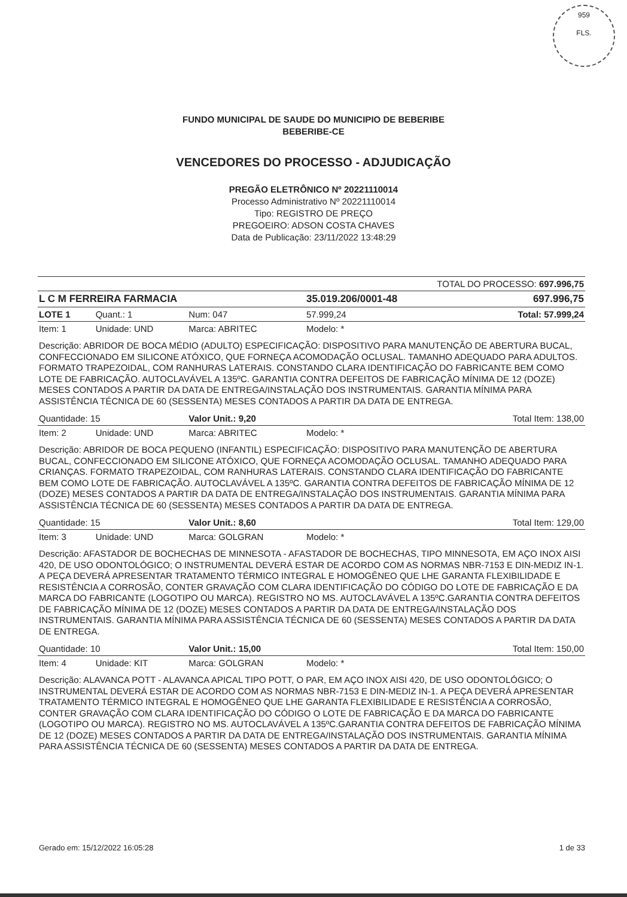959
FLS.
FUNDO MUNICIPAL DE SAUDE DO MUNICIPIO DE BEBERIBE
BEBERIBE-CE
VENCEDORES DO PROCESSO - ADJUDICAÇÃO
PREGÃO ELETRÔNICO Nº 20221110014
Processo Administrativo Nº 20221110014
Tipo: REGISTRO DE PREÇO
PREGOEIRO: ADSON COSTA CHAVES
Data de Publicação: 23/11/2022 13:48:29
| TOTAL DO PROCESSO: 697.996,75 | | | | |
| L C M FERREIRA FARMACIA | | | 35.019.206/0001-48 | 697.996,75 |
| LOTE 1 | Quant.: 1 | Num: 047 | 57.999,24 | Total: 57.999,24 |
| Item: 1 | Unidade: UND | Marca: ABRITEC | Modelo: * | |
| Descrição: ABRIDOR DE BOCA MÉDIO (ADULTO) ESPECIFICAÇÃO: DISPOSITIVO PARA MANUTENÇÃO DE ABERTURA BUCAL, CONFECCIONADO EM SILICONE ATÓXICO, QUE FORNEÇA ACOMODAÇÃO OCLUSAL. TAMANHO ADEQUADO PARA ADULTOS. FORMATO TRAPEZOIDAL, COM RANHURAS LATERAIS. CONSTANDO CLARA IDENTIFICAÇÃO DO FABRICANTE BEM COMO LOTE DE FABRICAÇÃO. AUTOCLAVÁVEL A 135ºC. GARANTIA CONTRA DEFEITOS DE FABRICAÇÃO MÍNIMA DE 12 (DOZE) MESES CONTADOS A PARTIR DA DATA DE ENTREGA/INSTALAÇÃO DOS INSTRUMENTAIS. GARANTIA MÍNIMA PARA ASSISTÊNCIA TÉCNICA DE 60 (SESSENTA) MESES CONTADOS A PARTIR DA DATA DE ENTREGA. | | | | |
| Quantidade: 15 | | Valor Unit.: 9,20 | Total Item: 138,00 | |
| Item: 2 | Unidade: UND | Marca: ABRITEC | Modelo: * | |
| Descrição: ABRIDOR DE BOCA PEQUENO (INFANTIL) ESPECIFICAÇÃO: DISPOSITIVO PARA MANUTENÇÃO DE ABERTURA BUCAL, CONFECCIONADO EM SILICONE ATÓXICO, QUE FORNEÇA ACOMODAÇÃO OCLUSAL. TAMANHO ADEQUADO PARA CRIANÇAS. FORMATO TRAPEZOIDAL, COM RANHURAS LATERAIS. CONSTANDO CLARA IDENTIFICAÇÃO DO FABRICANTE BEM COMO LOTE DE FABRICAÇÃO. AUTOCLAVÁVEL A 135ºC. GARANTIA CONTRA DEFEITOS DE FABRICAÇÃO MÍNIMA DE 12 (DOZE) MESES CONTADOS A PARTIR DA DATA DE ENTREGA/INSTALAÇÃO DOS INSTRUMENTAIS. GARANTIA MÍNIMA PARA ASSISTÊNCIA TÉCNICA DE 60 (SESSENTA) MESES CONTADOS A PARTIR DA DATA DE ENTREGA. | | | | |
| Quantidade: 15 | | Valor Unit.: 8,60 | Total Item: 129,00 | |
| Item: 3 | Unidade: UND | Marca: GOLGRAN | Modelo: * | |
| Descrição: AFASTADOR DE BOCHECHAS DE MINNESOTA - AFASTADOR DE BOCHECHAS, TIPO MINNESOTA, EM AÇO INOX AISI 420, DE USO ODONTOLÓGICO; O INSTRUMENTAL DEVERÁ ESTAR DE ACORDO COM AS NORMAS NBR-7153 E DIN-MEDIZ IN-1. A PEÇA DEVERÁ APRESENTAR TRATAMENTO TÉRMICO INTEGRAL E HOMOGÊNEO QUE LHE GARANTA FLEXIBILIDADE E RESISTÊNCIA A CORROSÃO, CONTER GRAVAÇÃO COM CLARA IDENTIFICAÇÃO DO CÓDIGO DO LOTE DE FABRICAÇÃO E DA MARCA DO FABRICANTE (LOGOTIPO OU MARCA). REGISTRO NO MS. AUTOCLAVÁVEL A 135ºC.GARANTIA CONTRA DEFEITOS DE FABRICAÇÃO MÍNIMA DE 12 (DOZE) MESES CONTADOS A PARTIR DA DATA DE ENTREGA/INSTALAÇÃO DOS INSTRUMENTAIS. GARANTIA MÍNIMA PARA ASSISTÊNCIA TÉCNICA DE 60 (SESSENTA) MESES CONTADOS A PARTIR DA DATA DE ENTREGA. | | | | |
| Quantidade: 10 | | Valor Unit.: 15,00 | Total Item: 150,00 | |
| Item: 4 | Unidade: KIT | Marca: GOLGRAN | Modelo: * | |
| Descrição: ALAVANCA POTT - ALAVANCA APICAL TIPO POTT, O PAR, EM AÇO INOX AISI 420, DE USO ODONTOLÓGICO; O INSTRUMENTAL DEVERÁ ESTAR DE ACORDO COM AS NORMAS NBR-7153 E DIN-MEDIZ IN-1. A PEÇA DEVERÁ APRESENTAR TRATAMENTO TÉRMICO INTEGRAL E HOMOGÊNEO QUE LHE GARANTA FLEXIBILIDADE E RESISTÊNCIA A CORROSÃO, CONTER GRAVAÇÃO COM CLARA IDENTIFICAÇÃO DO CÓDIGO O LOTE DE FABRICAÇÃO E DA MARCA DO FABRICANTE (LOGOTIPO OU MARCA). REGISTRO NO MS. AUTOCLAVÁVEL A 135ºC.GARANTIA CONTRA DEFEITOS DE FABRICAÇÃO MÍNIMA DE 12 (DOZE) MESES CONTADOS A PARTIR DA DATA DE ENTREGA/INSTALAÇÃO DOS INSTRUMENTAIS. GARANTIA MÍNIMA PARA ASSISTÊNCIA TÉCNICA DE 60 (SESSENTA) MESES CONTADOS A PARTIR DA DATA DE ENTREGA. | | | | |
Gerado em: 15/12/2022 16:05:28 1 de 33